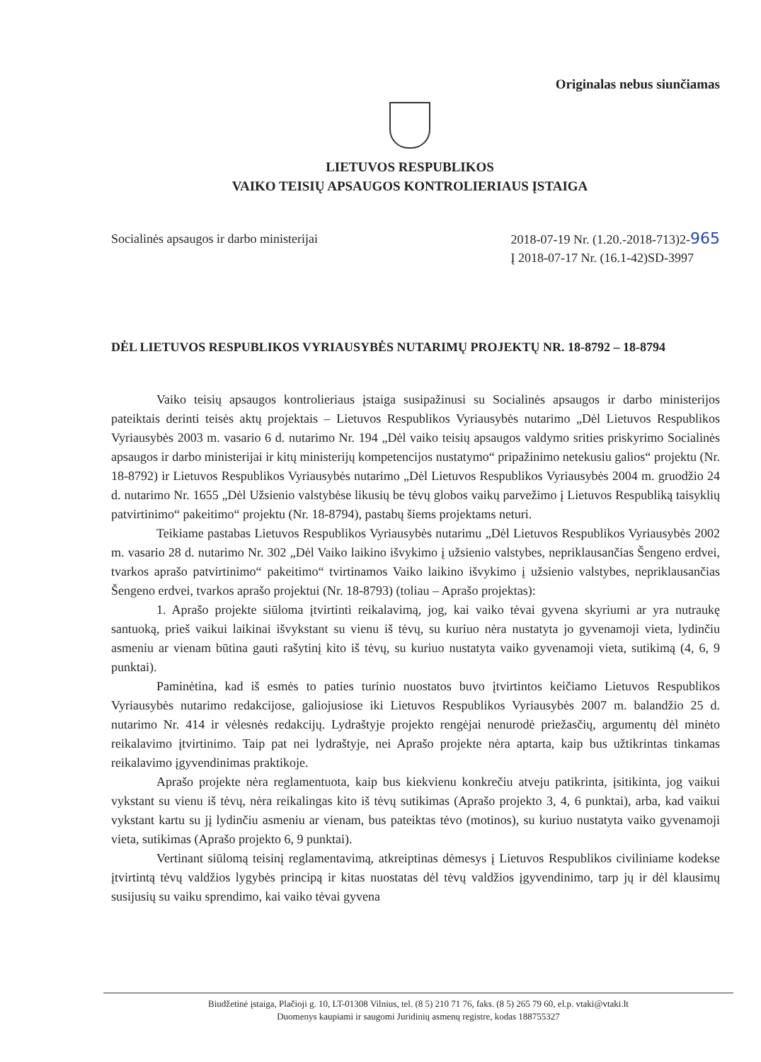Originalas nebus siunčiamas
LIETUVOS RESPUBLIKOS
VAIKO TEISIŲ APSAUGOS KONTROLIERIAUS ĮSTAIGA
Socialinės apsaugos ir darbo ministerijai
2018-07-19 Nr. (1.20.-2018-713)2-965
Į 2018-07-17 Nr. (16.1-42)SD-3997
DĖL LIETUVOS RESPUBLIKOS VYRIAUSYBĖS NUTARIMŲ PROJEKTŲ NR. 18-8792 – 18-8794
Vaiko teisių apsaugos kontrolieriaus įstaiga susipažinusi su Socialinės apsaugos ir darbo ministerijos pateiktais derinti teisės aktų projektais – Lietuvos Respublikos Vyriausybės nutarimo „Dėl Lietuvos Respublikos Vyriausybės 2003 m. vasario 6 d. nutarimo Nr. 194 „Dėl vaiko teisių apsaugos valdymo srities priskyrimo Socialinės apsaugos ir darbo ministerijai ir kitų ministerijų kompetencijos nustatymo“ pripažinimo netekusiu galios“ projektu (Nr. 18-8792) ir Lietuvos Respublikos Vyriausybės nutarimo „Dėl Lietuvos Respublikos Vyriausybės 2004 m. gruodžio 24 d. nutarimo Nr. 1655 „Dėl Užsienio valstybėse likusių be tėvų globos vaikų parvežimo į Lietuvos Respubliką taisyklių patvirtinimo“ pakeitimo“ projektu (Nr. 18-8794), pastabų šiems projektams neturi.
Teikiame pastabas Lietuvos Respublikos Vyriausybės nutarimu „Dėl Lietuvos Respublikos Vyriausybės 2002 m. vasario 28 d. nutarimo Nr. 302 „Dėl Vaiko laikino išvykimo į užsienio valstybes, nepriklausančias Šengeno erdvei, tvarkos aprašo patvirtinimo“ pakeitimo“ tvirtinamos Vaiko laikino išvykimo į užsienio valstybes, nepriklausančias Šengeno erdvei, tvarkos aprašo projektui (Nr. 18-8793) (toliau – Aprašo projektas):
1. Aprašo projekte siūloma įtvirtinti reikalavimą, jog, kai vaiko tėvai gyvena skyriumi ar yra nutraukę santuoką, prieš vaikui laikinai išvykstant su vienu iš tėvų, su kuriuo nėra nustatyta jo gyvenamoji vieta, lydinčiu asmeniu ar vienam būtina gauti rašytinį kito iš tėvų, su kuriuo nustatyta vaiko gyvenamoji vieta, sutikimą (4, 6, 9 punktai).
Paminėtina, kad iš esmės to paties turinio nuostatos buvo įtvirtintos keičiamo Lietuvos Respublikos Vyriausybės nutarimo redakcijose, galiojusiose iki Lietuvos Respublikos Vyriausybės 2007 m. balandžio 25 d. nutarimo Nr. 414 ir vėlesnės redakcijų. Lydraštyje projekto rengėjai nenurodė priežasčių, argumentų dėl minėto reikalavimo įtvirtinimo. Taip pat nei lydraštyje, nei Aprašo projekte nėra aptarta, kaip bus užtikrintas tinkamas reikalavimo įgyvendinimas praktikoje.
Aprašo projekte nėra reglamentuota, kaip bus kiekvienu konkrečiu atveju patikrinta, įsitikinta, jog vaikui vykstant su vienu iš tėvų, nėra reikalingas kito iš tėvų sutikimas (Aprašo projekto 3, 4, 6 punktai), arba, kad vaikui vykstant kartu su jį lydinčiu asmeniu ar vienam, bus pateiktas tėvo (motinos), su kuriuo nustatyta vaiko gyvenamoji vieta, sutikimas (Aprašo projekto 6, 9 punktai).
Vertinant siūlomą teisinį reglamentavimą, atkreiptinas dėmesys į Lietuvos Respublikos civiliniame kodekse įtvirtintą tėvų valdžios lygybės principą ir kitas nuostatas dėl tėvų valdžios įgyvendinimo, tarp jų ir dėl klausimų susijusių su vaiku sprendimo, kai vaiko tėvai gyvena
Biudžetinė įstaiga, Plačioji g. 10, LT-01308 Vilnius, tel. (8 5) 210 71 76, faks. (8 5) 265 79 60, el.p. vtaki@vtaki.lt
Duomenys kaupiami ir saugomi Juridinių asmenų registre, kodas 188755327